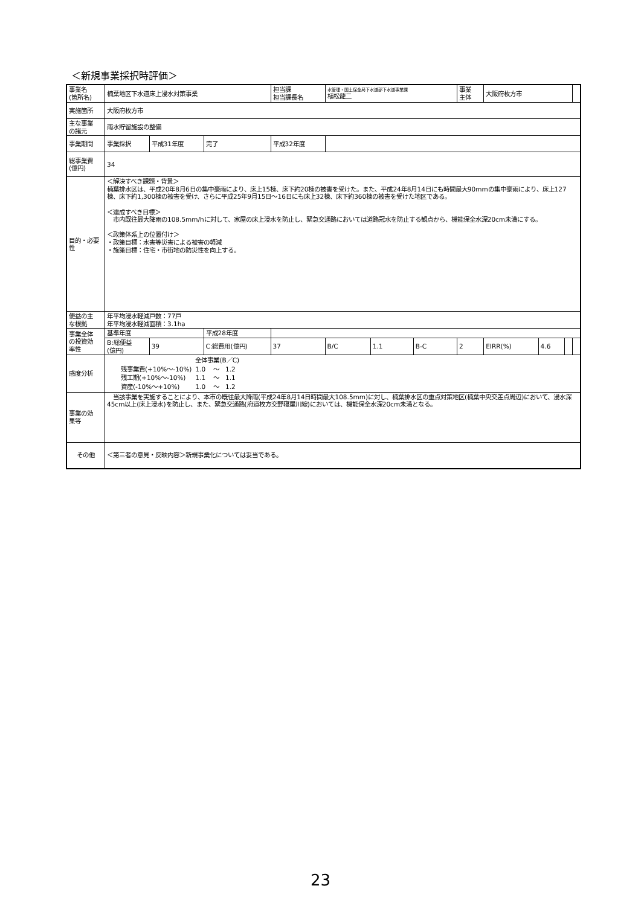＜新規事業採択時評価＞
| 事業名 (箇所名) | 楠葉地区下水道床上浸水対策事業 | | | 担当課 担当課長名 | | 水管理・国土保全局下水道部下水道事業課 植松龍二 | | | 事業 主体 | 大阪府枚方市 | | | |
| 実施箇所 | 大阪府枚方市 | | | | | | | | | | | | |
| 主な事業 の諸元 | 雨水貯留施設の整備 | | | | | | | | | | | | |
| 事業期間 | 事業採択 | 平成31年度 | 完了 | 平成32年度 | | | | | | | | | |
| 総事業費 (億円) | 34 | | | | | | | | | | | | |
| 目的・必要性 | ＜解決すべき課題・背景＞ 楠葉排水区は、平成20年8月6日の集中豪雨により、床上15棟、床下約20棟の被害を受けた。また、平成24年8月14日にも時間最大90mmの集中豪雨により、床上127棟、床下約1,300棟の被害を受け、さらに平成25年9月15日～16日にも床上32棟、床下約360棟の被害を受けた地区である。 ＜達成すべき目標＞ 市内既往最大降雨の108.5mm/hに対して、家屋の床上浸水を防止し、緊急交通路においては道路冠水を防止する観点から、機能保全水深20cm未満にする。 ＜政策体系上の位置付け＞ ・政策目標：水害等災害による被害の軽減 ・施策目標：住宅・市街地の防災性を向上する。 | | | | | | | | | | | | |
| 便益の主 な根拠 | 年平均浸水軽減戸数：77戸 年平均浸水軽減面積：3.1ha | | | | | | | | | | | | |
| 事業全体 の投資効 率性 | 基準年度 | | 平成28年度 | | | | | | | | | | |
| | B:総便益 (億円) | 39 | C:総費用(億円) | | 37 | B/C | 1.1 | B-C | 2 | EIRR(%) | 4.6 | | |
| 感度分析 | / / 全体事業(B／C) / / / / 残事業費(+10%～-10%) / 1.0 / ～ / 1.2 / / 残工期(+10%～-10%) / 1.1 / ～ / 1.1 / / 資産(-10%～+10%) / 1.0 / ～ / 1.2 / | | | | | | | | | | | | |
| 事業の効 果等 | 当該事業を実施することにより、本市の既往最大降雨(平成24年8月14日時間最大108.5mm)に対し、楠葉排水区の重点対策地区(楠葉中央交差点周辺)において、浸水深45cm以上(床上浸水)を防止し、また、緊急交通路(府道枚方交野寝屋川線)においては、機能保全水深20cm未満となる。 | | | | | | | | | | | | |
| その他 | ＜第三者の意見・反映内容＞新規事業化については妥当である。 | | | | | | | | | | | | |
23